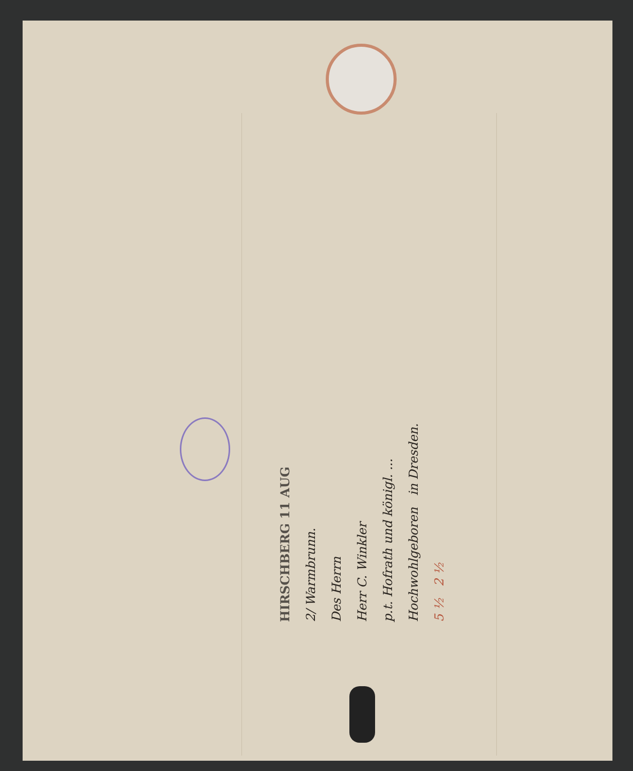HIRSCHBERG 11 AUG
2/ Warmbrunn.
Des Herrn
Herr C. Winkler
p.t. Hofrath und königl. ...
Hochwohlgeboren in Dresden.
5 ½ 2 ½